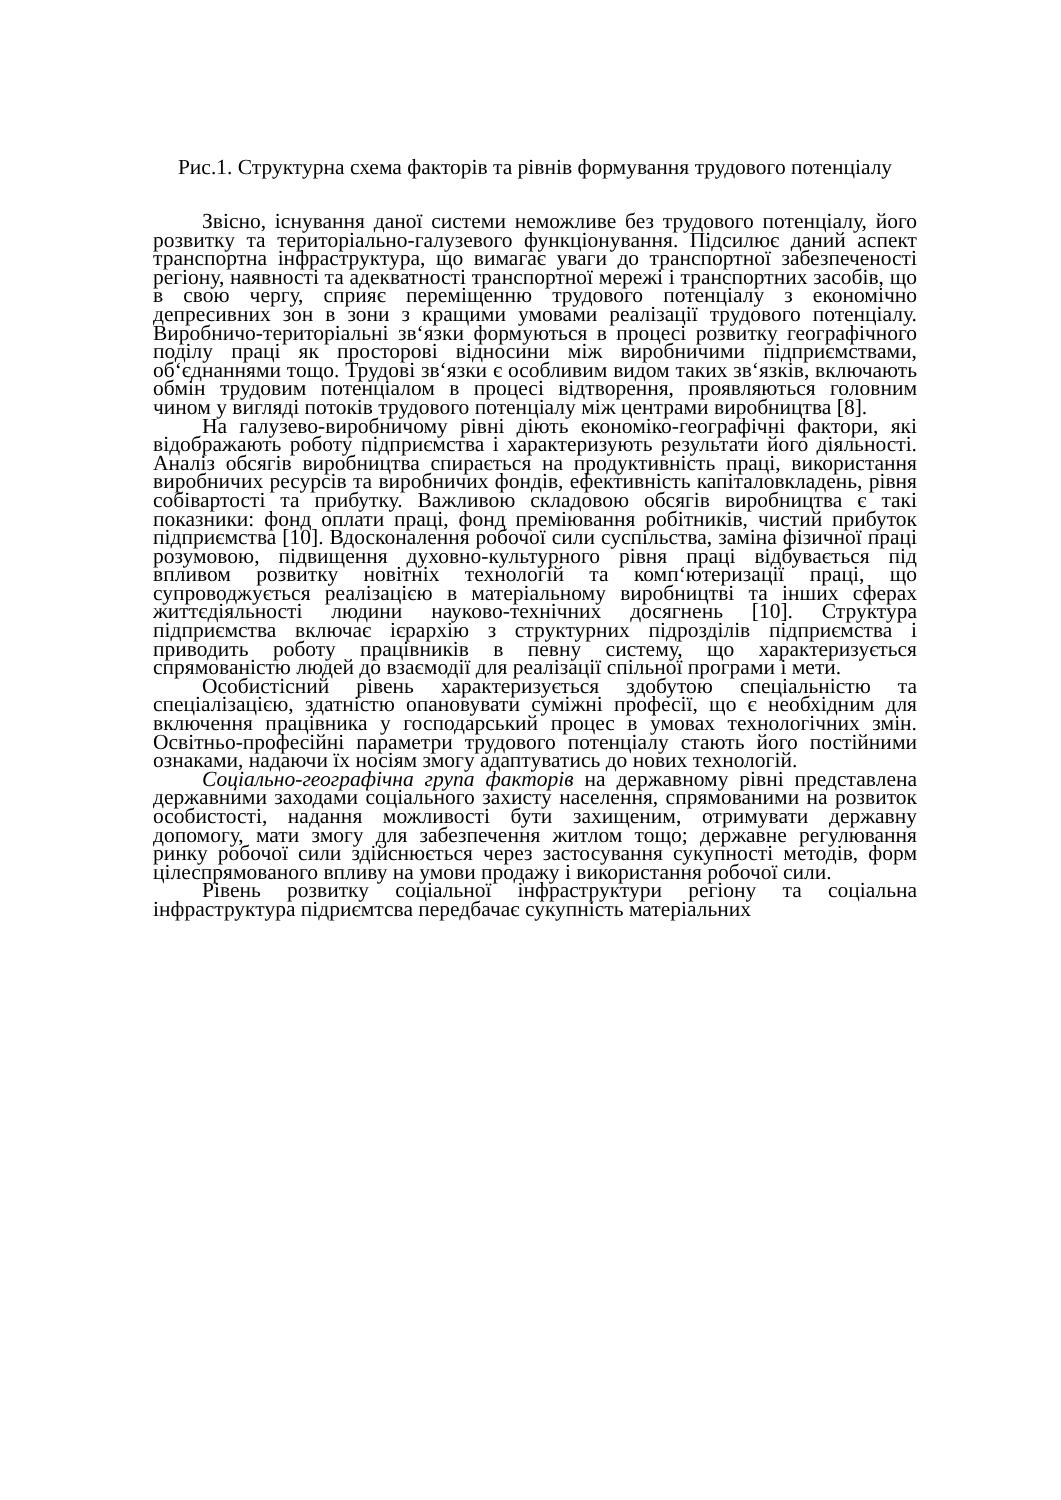Рис.1. Структурна схема факторів та рівнів формування трудового потенціалу
Звісно, існування даної системи неможливе без трудового потенціалу, його розвитку та територіально-галузевого функціонування. Підсилює даний аспект транспортна інфраструктура, що вимагає уваги до транспортної забезпеченості регіону, наявності та адекватності транспортної мережі і транспортних засобів, що в свою чергу, сприяє переміщенню трудового потенціалу з економічно депресивних зон в зони з кращими умовами реалізації трудового потенціалу. Виробничо-територіальні зв‘язки формуються в процесі розвитку географічного поділу праці як просторові відносини між виробничими підприємствами, об‘єднаннями тощо. Трудові зв‘язки є особливим видом таких зв‘язків, включають обмін трудовим потенціалом в процесі відтворення, проявляються головним чином у вигляді потоків трудового потенціалу між центрами виробництва [8].
На галузево-виробничому рівні діють економіко-географічні фактори, які відображають роботу підприємства і характеризують результати його діяльності. Аналіз обсягів виробництва спирається на продуктивність праці, використання виробничих ресурсів та виробничих фондів, ефективність капіталовкладень, рівня собівартості та прибутку. Важливою складовою обсягів виробництва є такі показники: фонд оплати праці, фонд преміювання робітників, чистий прибуток підприємства [10]. Вдосконалення робочої сили суспільства, заміна фізичної праці розумовою, підвищення духовно-культурного рівня праці відбувається під впливом розвитку новітніх технологій та комп‘ютеризації праці, що супроводжується реалізацією в матеріальному виробництві та інших сферах життєдіяльності людини науково-технічних досягнень [10]. Структура підприємства включає ієрархію з структурних підрозділів підприємства і приводить роботу працівників в певну систему, що характеризується спрямованістю людей до взаємодії для реалізації спільної програми і мети.
Особистісний рівень характеризується здобутою спеціальністю та спеціалізацією, здатністю опановувати суміжні професії, що є необхідним для включення працівника у господарський процес в умовах технологічних змін. Освітньо-професійні параметри трудового потенціалу стають його постійними ознаками, надаючи їх носіям змогу адаптуватись до нових технологій.
Соціально-географічна група факторів на державному рівні представлена державними заходами соціального захисту населення, спрямованими на розвиток особистості, надання можливості бути захищеним, отримувати державну допомогу, мати змогу для забезпечення житлом тощо; державне регулювання ринку робочої сили здійснюється через застосування сукупності методів, форм цілеспрямованого впливу на умови продажу і використання робочої сили.
Рівень розвитку соціальної інфраструктури регіону та соціальна інфраструктура підриємтсва передбачає сукупність матеріальних